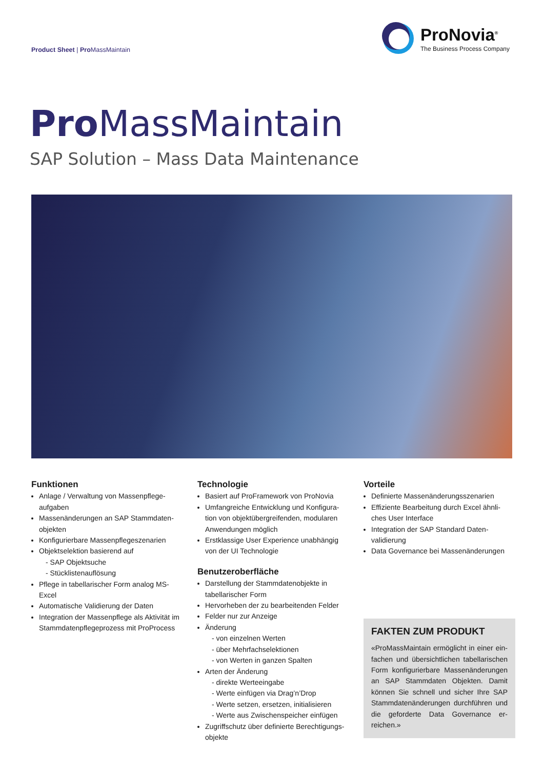Product Sheet | Pro MassMaintain
ProNovia<sup>®</sup>
The Business Process Company
Pro MassMaintain
SAP Solution – Mass Data Maintenance
Funktionen
Anlage / Verwaltung von Massenpflege-aufgaben
Massenänderungen an SAP Stammdaten-objekten
Konfigurierbare Massenpflegeszenarien
Objektselektion basierend auf
- SAP Objektsuche
- Stücklistenauflösung
Pflege in tabellarischer Form analog MS-Excel
Automatische Validierung der Daten
Integration der Massenpflege als Aktivität im Stammdatenpflegeprozess mit ProProcess
Technologie
Basiert auf ProFramework von ProNovia
Umfangreiche Entwicklung und Konfigura-tion von objektübergreifenden, modularen Anwendungen möglich
Erstklassige User Experience unabhängig von der UI Technologie
Benutzeroberfläche
Darstellung der Stammdatenobjekte in tabellarischer Form
Hervorheben der zu bearbeitenden Felder
Felder nur zur Anzeige
Änderung
- von einzelnen Werten
- über Mehrfachselektionen
- von Werten in ganzen Spalten
Arten der Änderung
- direkte Werteeingabe
- Werte einfügen via Drag’n’Drop
- Werte setzen, ersetzen, initialisieren
- Werte aus Zwischenspeicher einfügen
Zugriffschutz über definierte Berechtigungs-objekte
Vorteile
Definierte Massenänderungsszenarien
Effiziente Bearbeitung durch Excel ähnli-ches User Interface
Integration der SAP Standard Daten-validierung
Data Governance bei Massenänderungen
FAKTEN ZUM PRODUKT
«ProMassMaintain ermöglicht in einer ein-fachen und übersichtlichen tabellarischen Form konfigurierbare Massenänderungen an SAP Stammdaten Objekten. Damit können Sie schnell und sicher Ihre SAP Stammdatenänderungen durchführen und die geforderte Data Governance er-reichen.»